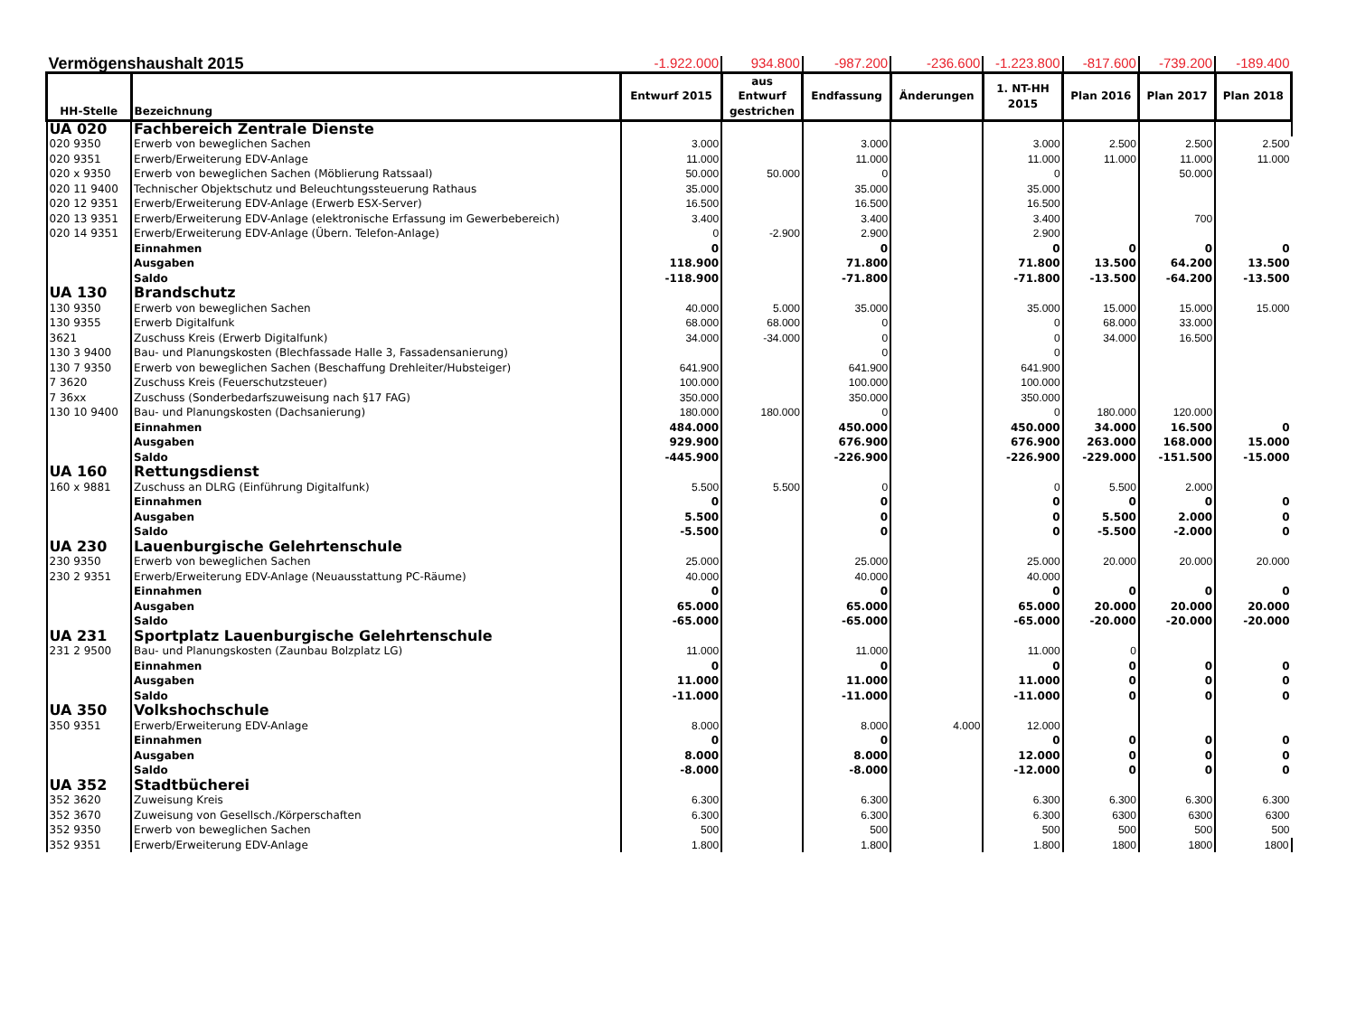| Vermögenshaushalt 2015 | | -1.922.000 | 934.800 | -987.200 | -236.600 | -1.223.800 | -817.600 | -739.200 | -189.400 |
| HH-Stelle | Bezeichnung | Entwurf 2015 | aus Entwurf gestrichen | Endfassung | Änderungen | 1. NT-HH 2015 | Plan 2016 | Plan 2017 | Plan 2018 |
| UA 020 | Fachbereich Zentrale Dienste | | | | | | | | |
| 020 9350 | Erwerb von beweglichen Sachen | 3.000 | | 3.000 | | 3.000 | 2.500 | 2.500 | 2.500 |
| 020 9351 | Erwerb/Erweiterung EDV-Anlage | 11.000 | | 11.000 | | 11.000 | 11.000 | 11.000 | 11.000 |
| 020 x 9350 | Erwerb von beweglichen Sachen (Möblierung Ratssaal) | 50.000 | 50.000 | 0 | | 0 | | 50.000 | |
| 020 11 9400 | Technischer Objektschutz und Beleuchtungssteuerung Rathaus | 35.000 | | 35.000 | | 35.000 | | | |
| 020 12 9351 | Erwerb/Erweiterung EDV-Anlage (Erwerb ESX-Server) | 16.500 | | 16.500 | | 16.500 | | | |
| 020 13 9351 | Erwerb/Erweiterung EDV-Anlage (elektronische Erfassung im Gewerbebereich) | 3.400 | | 3.400 | | 3.400 | | 700 | |
| 020 14 9351 | Erwerb/Erweiterung EDV-Anlage (Übern. Telefon-Anlage) | 0 | -2.900 | 2.900 | | 2.900 | | | |
| | Einnahmen | 0 | | 0 | | 0 | 0 | 0 | 0 |
| | Ausgaben | 118.900 | | 71.800 | | 71.800 | 13.500 | 64.200 | 13.500 |
| | Saldo | -118.900 | | -71.800 | | -71.800 | -13.500 | -64.200 | -13.500 |
| UA 130 | Brandschutz | | | | | | | | |
| 130 9350 | Erwerb von beweglichen Sachen | 40.000 | 5.000 | 35.000 | | 35.000 | 15.000 | 15.000 | 15.000 |
| 130 9355 | Erwerb Digitalfunk | 68.000 | 68.000 | 0 | | 0 | 68.000 | 33.000 | |
| 3621 | Zuschuss Kreis (Erwerb Digitalfunk) | 34.000 | -34.000 | 0 | | 0 | 34.000 | 16.500 | |
| 130 3 9400 | Bau- und Planungskosten (Blechfassade Halle 3, Fassadensanierung) | | | 0 | | 0 | | | |
| 130 7 9350 | Erwerb von beweglichen Sachen (Beschaffung Drehleiter/Hubsteiger) | 641.900 | | 641.900 | | 641.900 | | | |
| 7 3620 | Zuschuss Kreis (Feuerschutzsteuer) | 100.000 | | 100.000 | | 100.000 | | | |
| 7 36xx | Zuschuss (Sonderbedarfszuweisung nach §17 FAG) | 350.000 | | 350.000 | | 350.000 | | | |
| 130 10 9400 | Bau- und Planungskosten (Dachsanierung) | 180.000 | 180.000 | 0 | | 0 | 180.000 | 120.000 | |
| | Einnahmen | 484.000 | | 450.000 | | 450.000 | 34.000 | 16.500 | 0 |
| | Ausgaben | 929.900 | | 676.900 | | 676.900 | 263.000 | 168.000 | 15.000 |
| | Saldo | -445.900 | | -226.900 | | -226.900 | -229.000 | -151.500 | -15.000 |
| UA 160 | Rettungsdienst | | | | | | | | |
| 160 x 9881 | Zuschuss an DLRG (Einführung Digitalfunk) | 5.500 | 5.500 | 0 | | 0 | 5.500 | 2.000 | |
| | Einnahmen | 0 | | 0 | | 0 | 0 | 0 | 0 |
| | Ausgaben | 5.500 | | 0 | | 0 | 5.500 | 2.000 | 0 |
| | Saldo | -5.500 | | 0 | | 0 | -5.500 | -2.000 | 0 |
| UA 230 | Lauenburgische Gelehrtenschule | | | | | | | | |
| 230 9350 | Erwerb von beweglichen Sachen | 25.000 | | 25.000 | | 25.000 | 20.000 | 20.000 | 20.000 |
| 230 2 9351 | Erwerb/Erweiterung EDV-Anlage (Neuausstattung PC-Räume) | 40.000 | | 40.000 | | 40.000 | | | |
| | Einnahmen | 0 | | 0 | | 0 | 0 | 0 | 0 |
| | Ausgaben | 65.000 | | 65.000 | | 65.000 | 20.000 | 20.000 | 20.000 |
| | Saldo | -65.000 | | -65.000 | | -65.000 | -20.000 | -20.000 | -20.000 |
| UA 231 | Sportplatz Lauenburgische Gelehrtenschule | | | | | | | | |
| 231 2 9500 | Bau- und Planungskosten (Zaunbau Bolzplatz LG) | 11.000 | | 11.000 | | 11.000 | 0 | | |
| | Einnahmen | 0 | | 0 | | 0 | 0 | 0 | 0 |
| | Ausgaben | 11.000 | | 11.000 | | 11.000 | 0 | 0 | 0 |
| | Saldo | -11.000 | | -11.000 | | -11.000 | 0 | 0 | 0 |
| UA 350 | Volkshochschule | | | | | | | | |
| 350 9351 | Erwerb/Erweiterung EDV-Anlage | 8.000 | | 8.000 | 4.000 | 12.000 | | | |
| | Einnahmen | 0 | | 0 | | 0 | 0 | 0 | 0 |
| | Ausgaben | 8.000 | | 8.000 | | 12.000 | 0 | 0 | 0 |
| | Saldo | -8.000 | | -8.000 | | -12.000 | 0 | 0 | 0 |
| UA 352 | Stadtbücherei | | | | | | | | |
| 352 3620 | Zuweisung Kreis | 6.300 | | 6.300 | | 6.300 | 6.300 | 6.300 | 6.300 |
| 352 3670 | Zuweisung von Gesellsch./Körperschaften | 6.300 | | 6.300 | | 6.300 | 6300 | 6300 | 6300 |
| 352 9350 | Erwerb von beweglichen Sachen | 500 | | 500 | | 500 | 500 | 500 | 500 |
| 352 9351 | Erwerb/Erweiterung EDV-Anlage | 1.800 | | 1.800 | | 1.800 | 1800 | 1800 | 1800 |